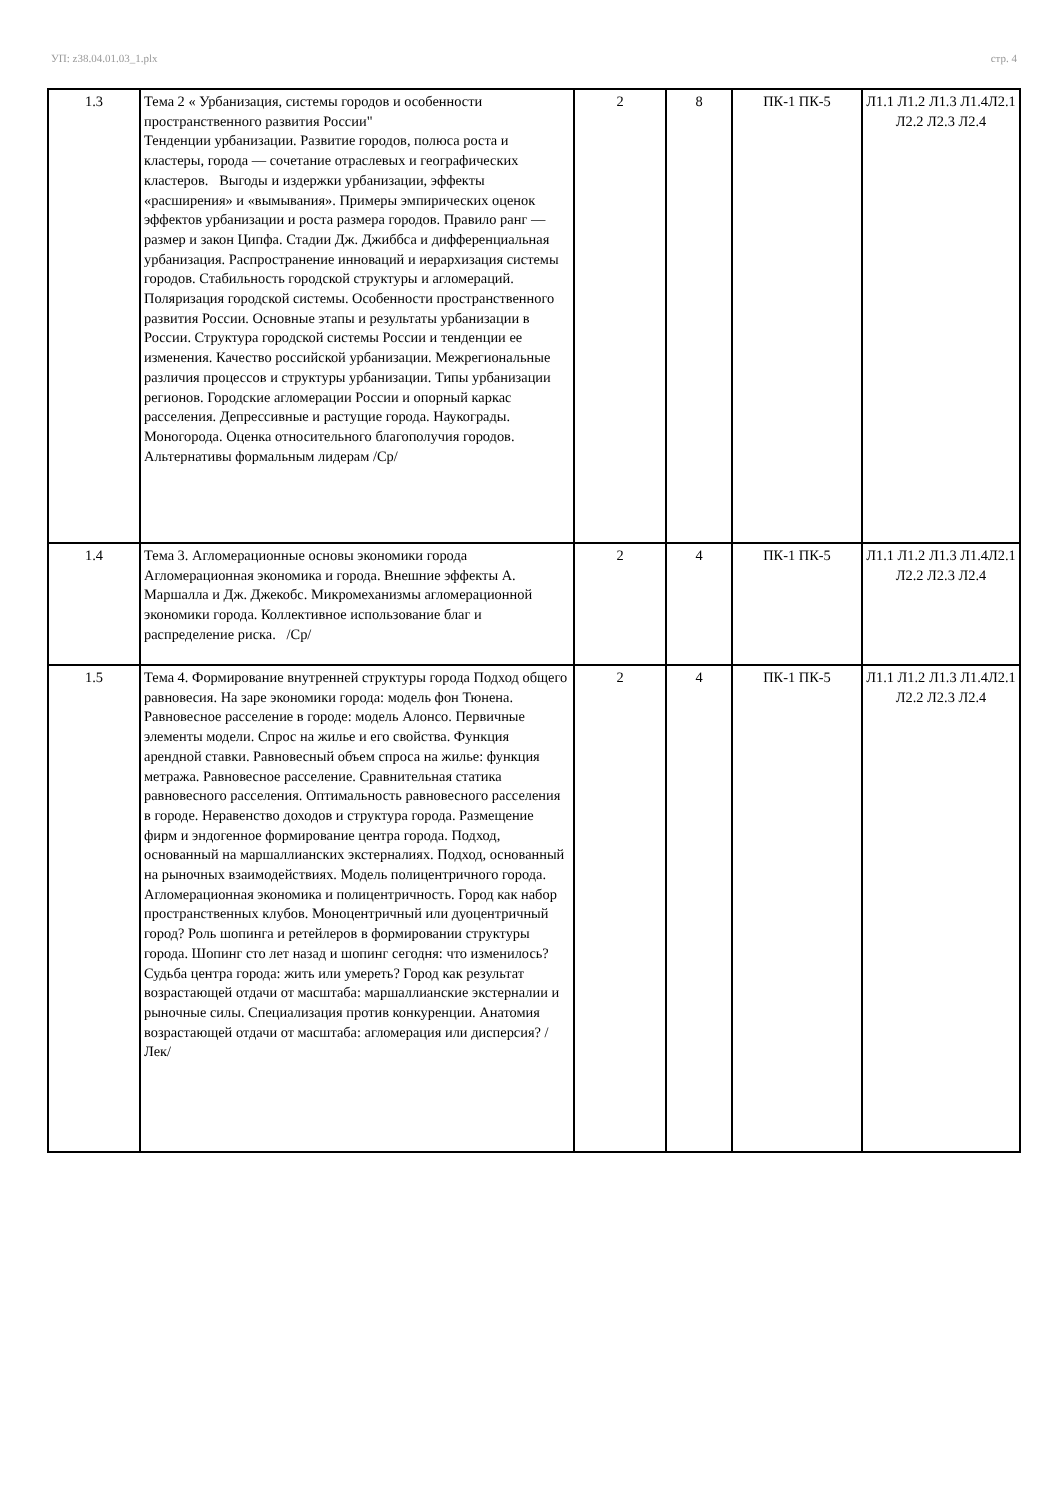УП: z38.04.01.03_1.plx стр. 4
| 1.3 | Тема 2 « Урбанизация, системы городов и особенности пространственного развития России" Тенденции урбанизации. Развитие городов, полюса роста и кластеры, города — сочетание отраслевых и географических кластеров. Выгоды и издержки урбанизации, эффекты «расширения» и «вымывания». Примеры эмпирических оценок эффектов урбанизации и роста размера городов. Правило ранг — размер и закон Ципфа. Стадии Дж. Джиббса и дифференциальная урбанизация. Распространение инноваций и иерархизация системы городов. Стабильность городской структуры и агломераций. Поляризация городской системы. Особенности пространственного развития России. Основные этапы и результаты урбанизации в России. Структура городской системы России и тенденции ее изменения. Качество российской урбанизации. Межрегиональные различия процессов и структуры урбанизации. Типы урбанизации регионов. Городские агломерации России и опорный каркас расселения. Депрессивные и растущие города. Наукограды. Моногорода. Оценка относительного благополучия городов. Альтернативы формальным лидерам /Ср/ | 2 | 8 | ПК-1 ПК-5 | Л1.1 Л1.2 Л1.3 Л1.4Л2.1 Л2.2 Л2.3 Л2.4 |
| 1.4 | Тема 3. Агломерационные основы экономики города Агломерационная экономика и города. Внешние эффекты А. Маршалла и Дж. Джекобс. Микромеханизмы агломерационной экономики города. Коллективное использование благ и распределение риска. /Ср/ | 2 | 4 | ПК-1 ПК-5 | Л1.1 Л1.2 Л1.3 Л1.4Л2.1 Л2.2 Л2.3 Л2.4 |
| 1.5 | Тема 4. Формирование внутренней структуры города Подход общего равновесия. На заре экономики города: модель фон Тюнена. Равновесное расселение в городе: модель Алонсо. Первичные элементы модели. Спрос на жилье и его свойства. Функция арендной ставки. Равновесный объем спроса на жилье: функция метража. Равновесное расселение. Сравнительная статика равновесного расселения. Оптимальность равновесного расселения в городе. Неравенство доходов и структура города. Размещение фирм и эндогенное формирование центра города. Подход, основанный на маршаллианских экстерналиях. Подход, основанный на рыночных взаимодействиях. Модель полицентричного города. Агломерационная экономика и полицентричность. Город как набор пространственных клубов. Моноцентричный или дуоцентричный город? Роль шопинга и ретейлеров в формировании структуры города. Шопинг сто лет назад и шопинг сегодня: что изменилось? Судьба центра города: жить или умереть? Город как результат возрастающей отдачи от масштаба: маршаллианские экстерналии и рыночные силы. Специализация против конкуренции. Анатомия возрастающей отдачи от масштаба: агломерация или дисперсия? /Лек/ | 2 | 4 | ПК-1 ПК-5 | Л1.1 Л1.2 Л1.3 Л1.4Л2.1 Л2.2 Л2.3 Л2.4 |